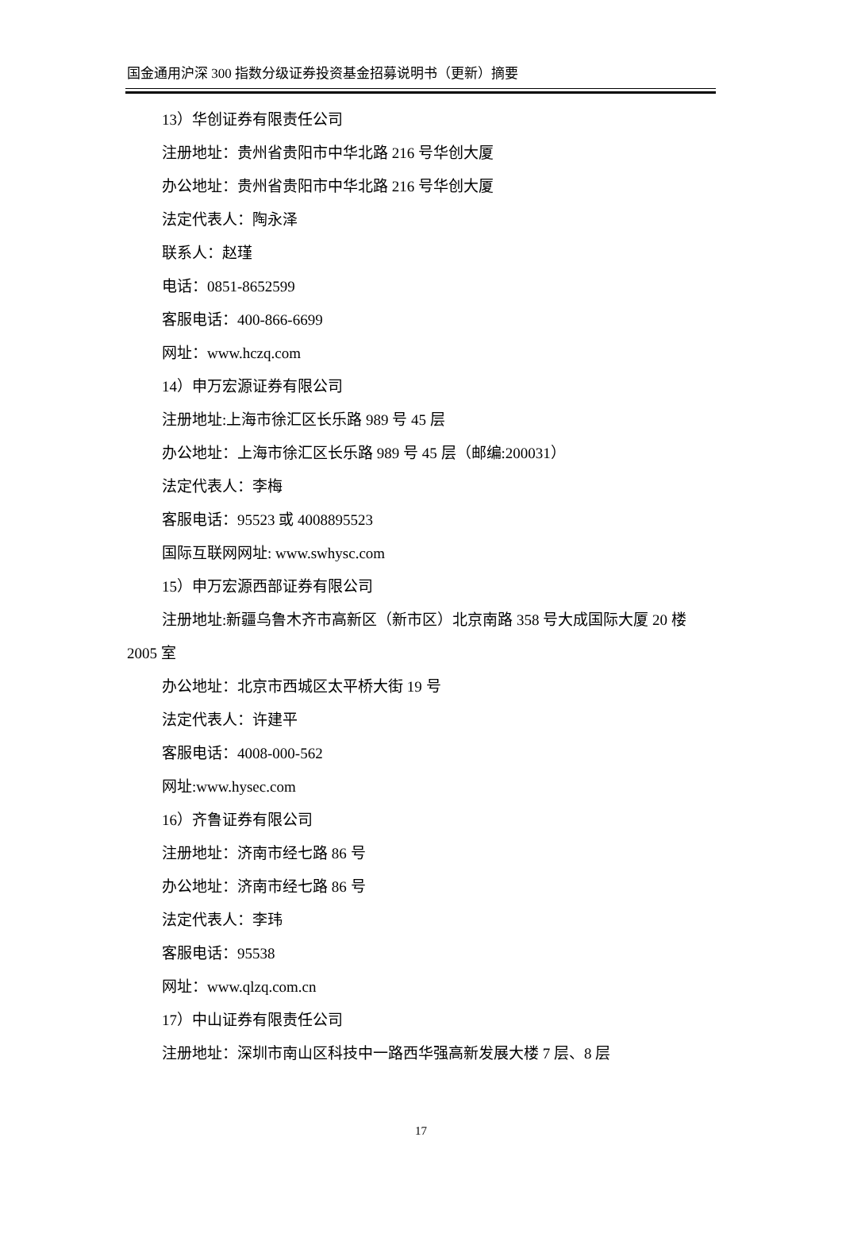国金通用沪深 300 指数分级证券投资基金招募说明书（更新）摘要
13）华创证券有限责任公司
注册地址：贵州省贵阳市中华北路 216 号华创大厦
办公地址：贵州省贵阳市中华北路 216 号华创大厦
法定代表人：陶永泽
联系人：赵瑾
电话：0851-8652599
客服电话：400-866-6699
网址：www.hczq.com
14）申万宏源证券有限公司
注册地址:上海市徐汇区长乐路 989 号 45 层
办公地址：上海市徐汇区长乐路 989 号 45 层（邮编:200031）
法定代表人：李梅
客服电话：95523 或 4008895523
国际互联网网址: www.swhysc.com
15）申万宏源西部证券有限公司
注册地址:新疆乌鲁木齐市高新区（新市区）北京南路 358 号大成国际大厦 20 楼 2005 室
办公地址：北京市西城区太平桥大街 19 号
法定代表人：许建平
客服电话：4008-000-562
网址:www.hysec.com
16）齐鲁证券有限公司
注册地址：济南市经七路 86 号
办公地址：济南市经七路 86 号
法定代表人：李玮
客服电话：95538
网址：www.qlzq.com.cn
17）中山证券有限责任公司
注册地址：深圳市南山区科技中一路西华强高新发展大楼 7 层、8 层
17